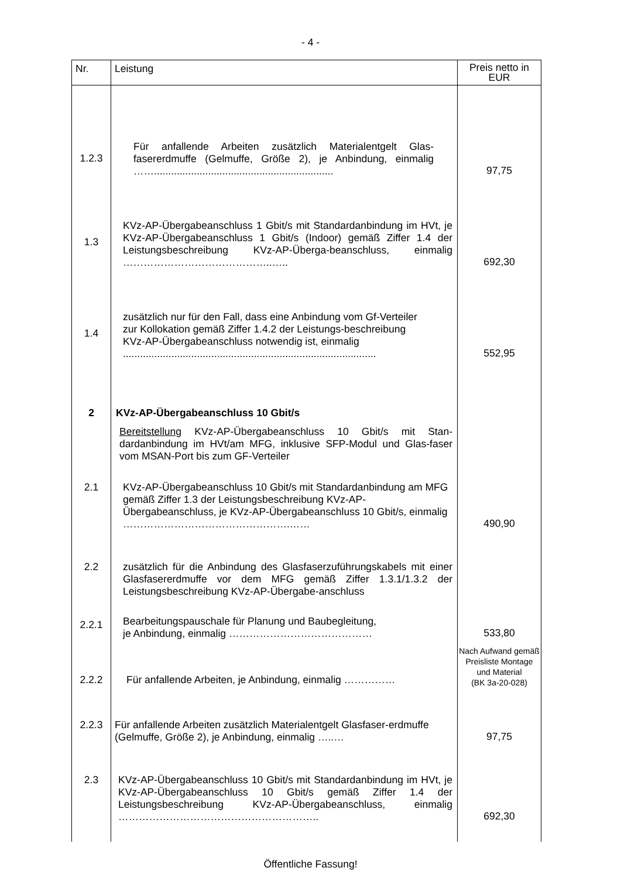- 4 -
| Nr. | Leistung | Preis netto in EUR |
| --- | --- | --- |
| 1.2.3 | Für anfallende Arbeiten zusätzlich Materialentgelt Glas-fasererdmuffe (Gelmuffe, Größe 2), je Anbindung, einmalig ……............................................................... | 97,75 |
| 1.3 | KVz-AP-Übergabeanschluss 1 Gbit/s mit Standardanbindung im HVt, je KVz-AP-Übergabeanschluss 1 Gbit/s (Indoor) gemäß Ziffer 1.4 der Leistungsbeschreibung KVz-AP-Überga-beanschluss, einmalig ……………………………………..….. | 692,30 |
| 1.4 | zusätzlich nur für den Fall, dass eine Anbindung vom Gf-Verteiler zur Kollokation gemäß Ziffer 1.4.2 der Leistungs-beschreibung KVz-AP-Übergabeanschluss notwendig ist, einmalig ......................................................................................... | 552,95 |
| 2 | KVz-AP-Übergabeanschluss 10 Gbit/s | |
| | Bereitstellung KVz-AP-Übergabeanschluss 10 Gbit/s mit Stan-dardanbindung im HVt/am MFG, inklusive SFP-Modul und Glas-faser vom MSAN-Port bis zum GF-Verteiler | |
| 2.1 | KVz-AP-Übergabeanschluss 10 Gbit/s mit Standardanbindung am MFG gemäß Ziffer 1.3 der Leistungsbeschreibung KVz-AP-Übergabeanschluss, je KVz-AP-Übergabeanschluss 10 Gbit/s, einmalig ………………………………………….…… | 490,90 |
| 2.2 | zusätzlich für die Anbindung des Glasfaserzuführungskabels mit einer Glasfasererdmuffe vor dem MFG gemäß Ziffer 1.3.1/1.3.2 der Leistungsbeschreibung KVz-AP-Übergabe-anschluss | |
| 2.2.1 | Bearbeitungspauschale für Planung und Baubegleitung, je Anbindung, einmalig …………………………………… | 533,80 |
| 2.2.2 | Für anfallende Arbeiten, je Anbindung, einmalig …………… | Nach Aufwand gemäß Preisliste Montage und Material (BK 3a-20-028) |
| 2.2.3 | Für anfallende Arbeiten zusätzlich Materialentgelt Glasfaser-erdmuffe (Gelmuffe, Größe 2), je Anbindung, einmalig …..… | 97,75 |
| 2.3 | KVz-AP-Übergabeanschluss 10 Gbit/s mit Standardanbindung im HVt, je KVz-AP-Übergabeanschluss 10 Gbit/s gemäß Ziffer 1.4 der Leistungsbeschreibung KVz-AP-Übergabeanschluss, einmalig ………………………………………………….. | 692,30 |
Öffentliche Fassung!